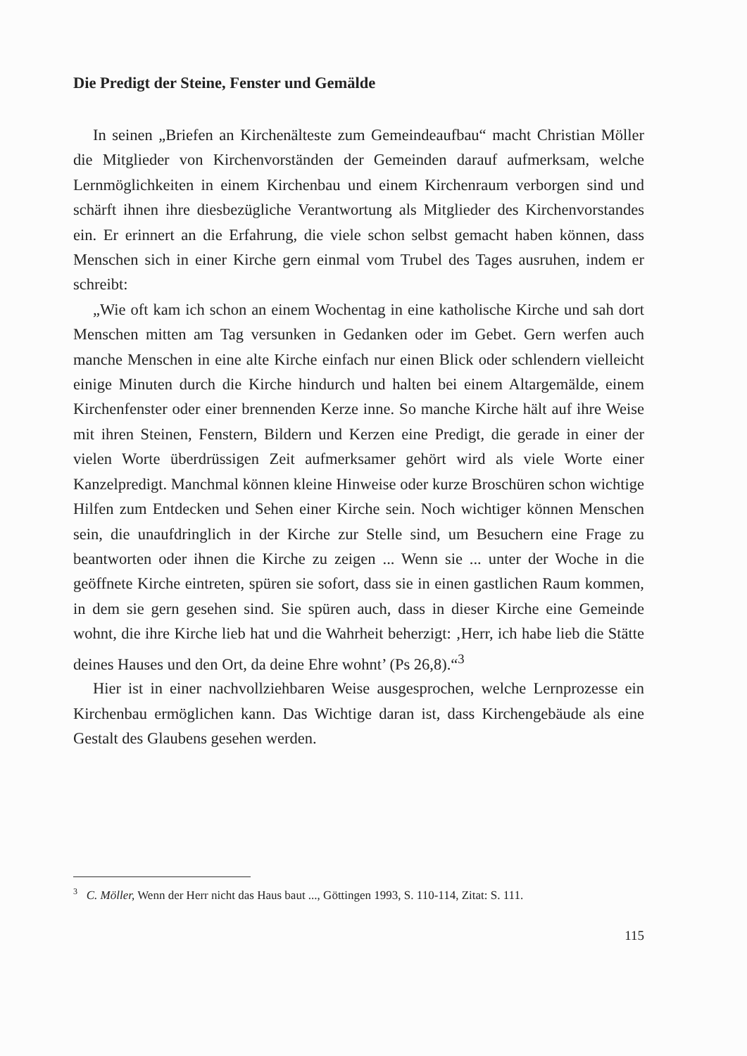Die Predigt der Steine, Fenster und Gemälde
In seinen „Briefen an Kirchenälteste zum Gemeindeaufbau“ macht Christian Möller die Mitglieder von Kirchenvorständen der Gemeinden darauf aufmerksam, welche Lernmöglichkeiten in einem Kirchenbau und einem Kirchenraum verborgen sind und schärft ihnen ihre diesbezügliche Verantwortung als Mitglieder des Kirchenvorstandes ein. Er erinnert an die Erfahrung, die viele schon selbst gemacht haben können, dass Menschen sich in einer Kirche gern einmal vom Trubel des Tages ausruhen, indem er schreibt:
„Wie oft kam ich schon an einem Wochentag in eine katholische Kirche und sah dort Menschen mitten am Tag versunken in Gedanken oder im Gebet. Gern werfen auch manche Menschen in eine alte Kirche einfach nur einen Blick oder schlendern vielleicht einige Minuten durch die Kirche hindurch und halten bei einem Altargemälde, einem Kirchenfenster oder einer brennenden Kerze inne. So manche Kirche hält auf ihre Weise mit ihren Steinen, Fenstern, Bildern und Kerzen eine Predigt, die gerade in einer der vielen Worte überdrüssigen Zeit aufmerksamer gehört wird als viele Worte einer Kanzelpredigt. Manchmal können kleine Hinweise oder kurze Broschüren schon wichtige Hilfen zum Entdecken und Sehen einer Kirche sein. Noch wichtiger können Menschen sein, die unaufdringlich in der Kirche zur Stelle sind, um Besuchern eine Frage zu beantworten oder ihnen die Kirche zu zeigen ... Wenn sie ... unter der Woche in die geöffnete Kirche eintreten, spüren sie sofort, dass sie in einen gastlichen Raum kommen, in dem sie gern gesehen sind. Sie spüren auch, dass in dieser Kirche eine Gemeinde wohnt, die ihre Kirche lieb hat und die Wahrheit beherzigt: ‚Herr, ich habe lieb die Stätte deines Hauses und den Ort, da deine Ehre wohnt’ (Ps 26,8).“<sup>3</sup>
Hier ist in einer nachvollziehbaren Weise ausgesprochen, welche Lernprozesse ein Kirchenbau ermöglichen kann. Das Wichtige daran ist, dass Kirchengebäude als eine Gestalt des Glaubens gesehen werden.
<sup>3</sup> C. Möller, Wenn der Herr nicht das Haus baut ..., Göttingen 1993, S. 110-114, Zitat: S. 111.
115